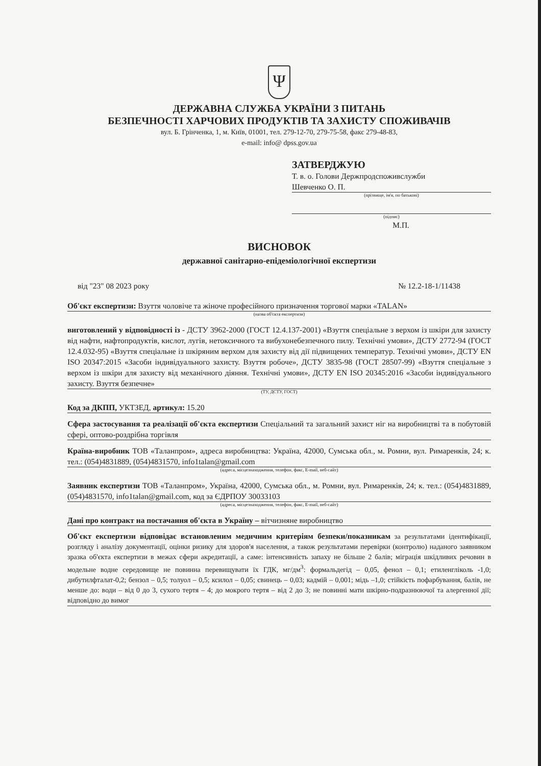Ψ
ДЕРЖАВНА СЛУЖБА УКРАЇНИ З ПИТАНЬ
БЕЗПЕЧНОСТІ ХАРЧОВИХ ПРОДУКТІВ ТА ЗАХИСТУ СПОЖИВАЧІВ
вул. Б. Грінченка, 1, м. Київ, 01001, тел. 279-12-70, 279-75-58, факс 279-48-83,
e-mail: info@ dpss.gov.ua
ЗАТВЕРДЖУЮ
Т. в. о. Голови Держпродспоживслужби
Шевченко О. П.
(прізвище, ім'я, по батькові)
(підпис)
М.П.
ВИСНОВОК
державної санітарно-епідеміологічної експертизи
від "23" 08 2023 року № 12.2-18-1/11438
Об'єкт експертизи: Взуття чоловіче та жіноче професійного призначення торгової марки «TALAN»
(назва об'єкта експертизи)
виготовлений у відповідності із - ДСТУ 3962-2000 (ГОСТ 12.4.137-2001) «Взуття спеціальне з верхом із шкіри для захисту від нафти, нафтопродуктів, кислот, лугів, нетоксичного та вибухонебезпечного пилу. Технічні умови», ДСТУ 2772-94 (ГОСТ 12.4.032-95) «Взуття спеціальне із шкіряним верхом для захисту від дії підвищених температур. Технічні умови», ДСТУ EN ISO 20347:2015 «Засоби індивідуального захисту. Взуття робоче», ДСТУ 3835-98 (ГОСТ 28507-99) «Взуття спеціальне з верхом із шкіри для захисту від механічного діяння. Технічні умови», ДСТУ EN ISO 20345:2016 «Засоби індивідуального захисту. Взуття безпечне»
(ТУ, ДСТУ, ГОСТ)
Код за ДКПП, УКТЗЕД, артикул: 15.20
Сфера застосування та реалізації об'єкта експертизи Спеціальний та загальний захист ніг на виробництві та в побутовій сфері, оптово-роздрібна торгівля
Країна-виробник ТОВ «Таланпром», адреса виробництва: Україна, 42000, Сумська обл., м. Ромни, вул. Римаренків, 24; к. тел.: (054)4831889, (054)4831570, info1talan@gmail.com
(адреса, місцезнаходження, телефон, факс, E-mail, веб-сайт)
Заявник експертизи ТОВ «Таланпром», Україна, 42000, Сумська обл., м. Ромни, вул. Римаренків, 24; к. тел.: (054)4831889, (054)4831570, info1talan@gmail.com, код за ЄДРПОУ 30033103
(адреса, місцезнаходження, телефон, факс, E-mail, веб-сайт)
Дані про контракт на постачання об'єкта в Україну – вітчизняне виробництво
Об'єкт експертизи відповідає встановленим медичним критеріям безпеки/показникам за результатами ідентифікації, розгляду і аналізу документації, оцінки ризику для здоров'я населення, а також результатами перевірки (контролю) наданого заявником зразка об'єкта експертизи в межах сфери акредитації, а саме: інтенсивність запаху не більше 2 балів; міграція шкідливих речовин в модельне водне середовище не повинна перевищувати їх ГДК, мг/дм<sup>3</sup>: формальдегід – 0,05, фенол – 0,1; етиленгліколь -1,0; дибутилфталат-0,2; бензол – 0,5; толуол – 0,5; ксилол – 0,05; свинець – 0,03; кадмій – 0,001; мідь –1,0; стійкість пофарбування, балів, не менше до: води – від 0 до 3, сухого тертя – 4; до мокрого тертя – від 2 до 3; не повинні мати шкірно-подразнюючої та алергенної дії; відповідно до вимог